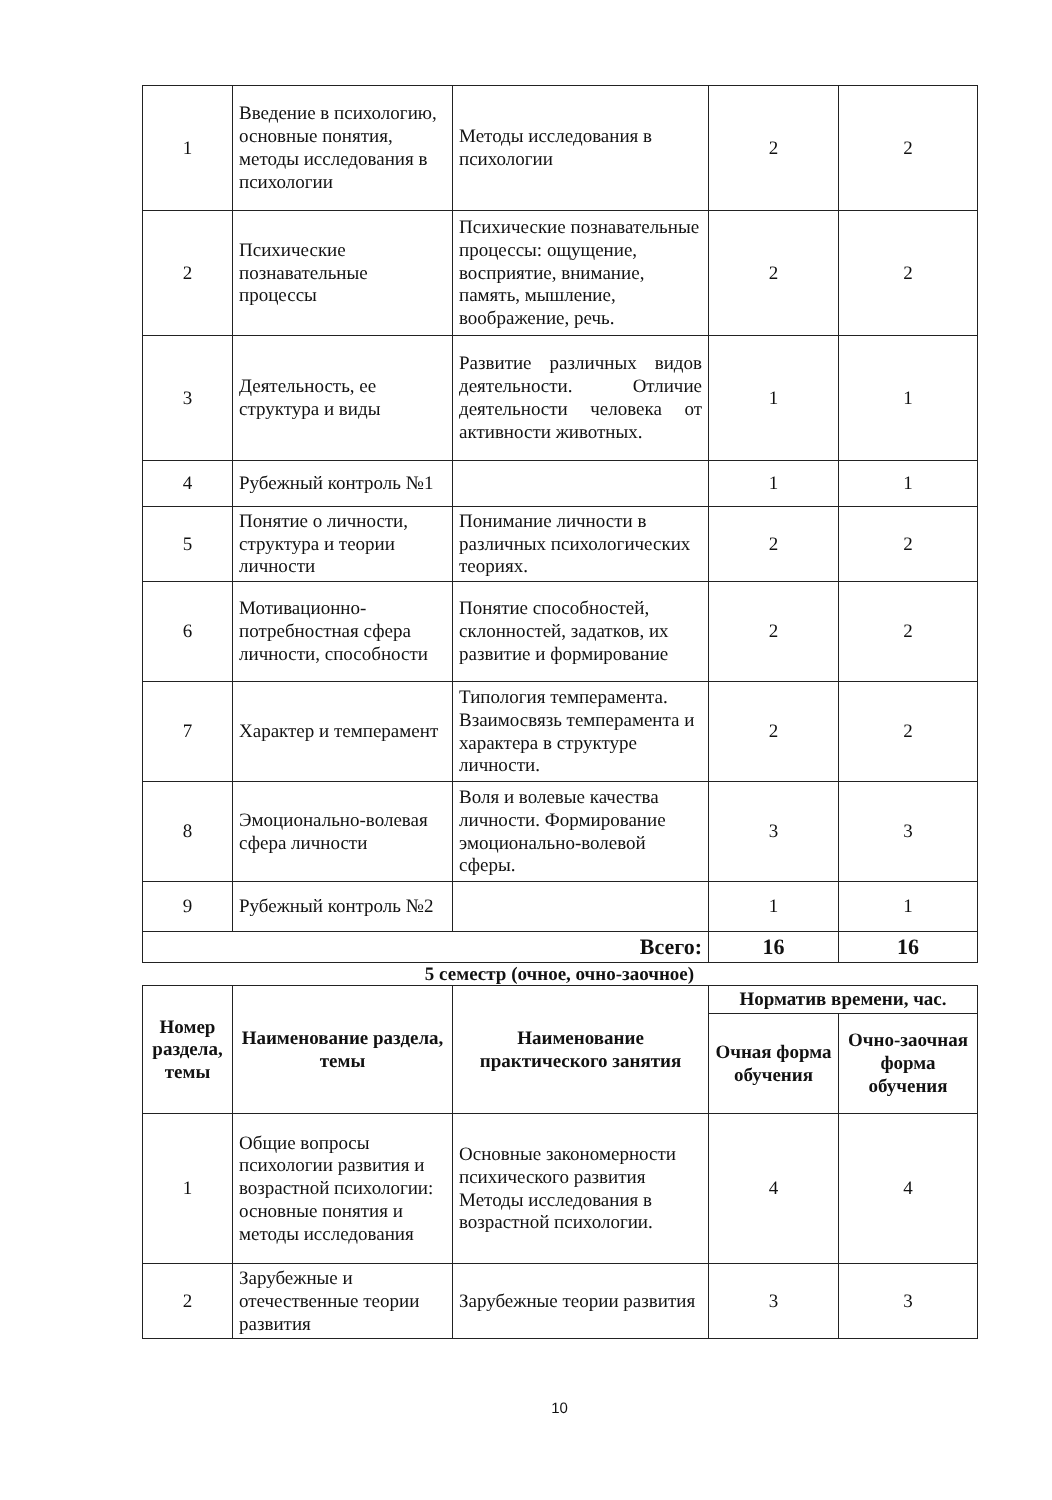| 1 | Введение в психологию, основные понятия, методы исследования в психологии | Методы исследования в психологии | 2 | 2 |
| 2 | Психические познавательные процессы | Психические познавательные процессы: ощущение, восприятие, внимание, память, мышление, воображение, речь. | 2 | 2 |
| 3 | Деятельность, ее структура и виды | Развитие различных видов деятельности. Отличие деятельности человека от активности животных. | 1 | 1 |
| 4 | Рубежный контроль №1 | | 1 | 1 |
| 5 | Понятие о личности, структура и теории личности | Понимание личности в различных психологических теориях. | 2 | 2 |
| 6 | Мотивационно-потребностная сфера личности, способности | Понятие способностей, склонностей, задатков, их развитие и формирование | 2 | 2 |
| 7 | Характер и темперамент | Типология темперамента. Взаимосвязь темперамента и характера в структуре личности. | 2 | 2 |
| 8 | Эмоционально-волевая сфера личности | Воля и волевые качества личности. Формирование эмоционально-волевой сферы. | 3 | 3 |
| 9 | Рубежный контроль №2 | | 1 | 1 |
| Всего: | | | 16 | 16 |
5 семестр (очное, очно-заочное)
| Номер раздела, темы | Наименование раздела, темы | Наименование практического занятия | Норматив времени, час. | |
| --- | --- | --- | --- | --- |
| | | | Очная форма обучения | Очно-заочная форма обучения |
| 1 | Общие вопросы психологии развития и возрастной психологии: основные понятия и методы исследования | Основные закономерности психического развития Методы исследования в возрастной психологии. | 4 | 4 |
| 2 | Зарубежные и отечественные теории развития | Зарубежные теории развития | 3 | 3 |
10